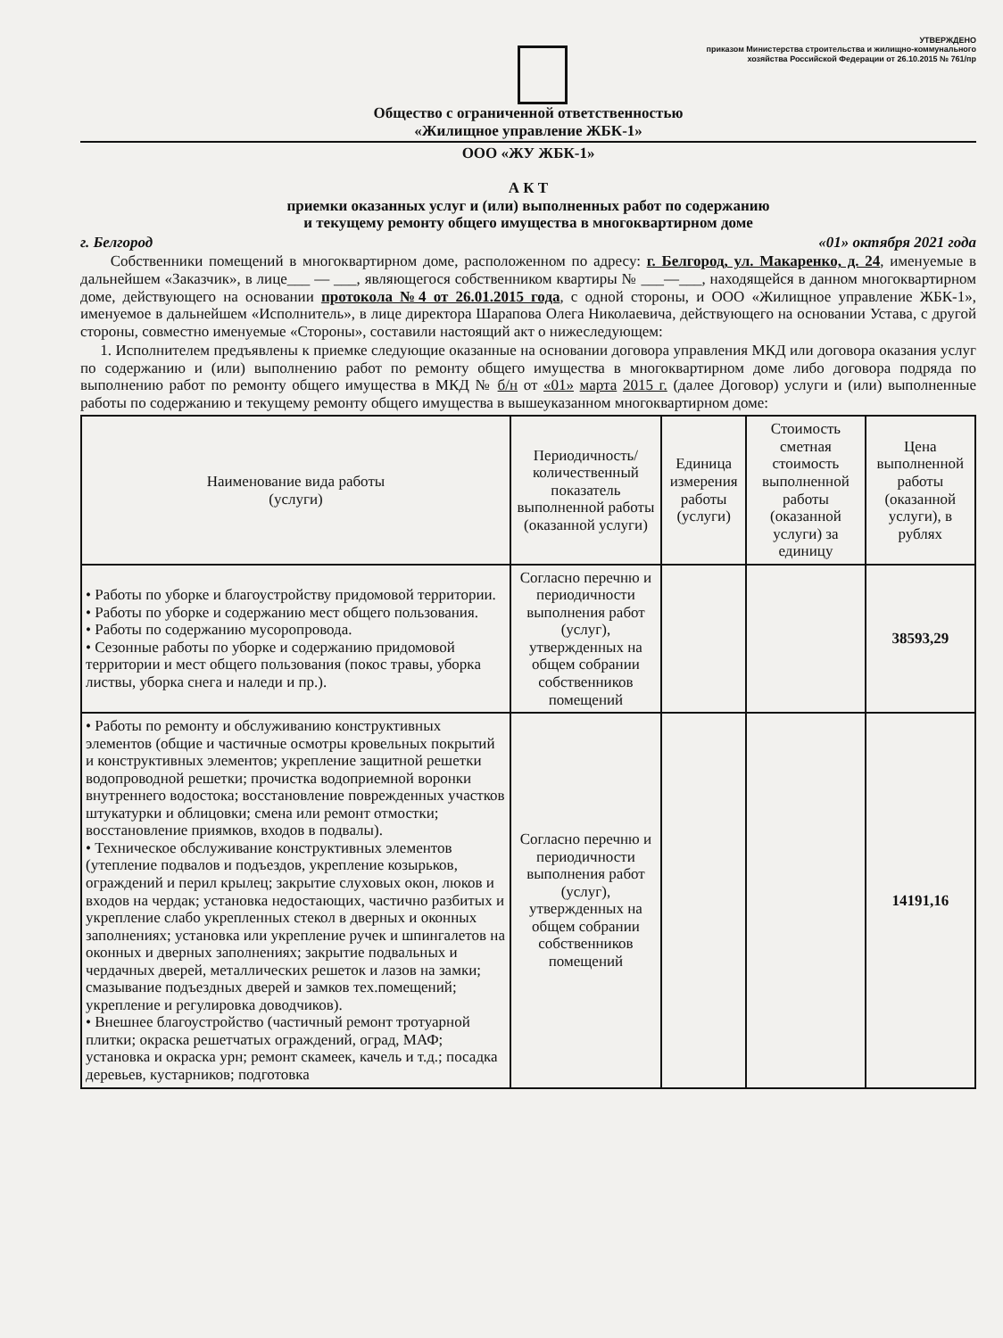УТВЕРЖДЕНО
приказом Министерства строительства и жилищно-коммунального
хозяйства Российской Федерации от 26.10.2015 № 761/пр
Общество с ограниченной ответственностью
«Жилищное управление ЖБК-1»
ООО «ЖУ ЖБК-1»
А К Т
приемки оказанных услуг и (или) выполненных работ по содержанию
и текущему ремонту общего имущества в многоквартирном доме
г. Белгород «01» октября 2021 года
Собственники помещений в многоквартирном доме, расположенном по адресу: г. Белгород, ул. Макаренко, д. 24, именуемые в дальнейшем «Заказчик», в лице___ — ___, являющегося собственником квартиры № ___—___, находящейся в данном многоквартирном доме, действующего на основании протокола №4 от 26.01.2015 года, с одной стороны, и ООО «Жилищное управление ЖБК-1», именуемое в дальнейшем «Исполнитель», в лице директора Шарапова Олега Николаевича, действующего на основании Устава, с другой стороны, совместно именуемые «Стороны», составили настоящий акт о нижеследующем:
1. Исполнителем предъявлены к приемке следующие оказанные на основании договора управления МКД или договора оказания услуг по содержанию и (или) выполнению работ по ремонту общего имущества в многоквартирном доме либо договора подряда по выполнению работ по ремонту общего имущества в МКД № б/н от «01» марта 2015 г. (далее Договор) услуги и (или) выполненные работы по содержанию и текущему ремонту общего имущества в вышеуказанном многоквартирном доме:
| Наименование вида работы (услуги) | Периодичность/ количественный показатель выполненной работы (оказанной услуги) | Единица измерения работы (услуги) | Стоимость сметная стоимость выполненной работы (оказанной услуги) за единицу | Цена выполненной работы (оказанной услуги), в рублях |
| --- | --- | --- | --- | --- |
| • Работы по уборке и благоустройству придомовой территории. • Работы по уборке и содержанию мест общего пользования. • Работы по содержанию мусоропровода. • Сезонные работы по уборке и содержанию придомовой территории и мест общего пользования (покос травы, уборка листвы, уборка снега и наледи и пр.). | Согласно перечню и периодичности выполнения работ (услуг), утвержденных на общем собрании собственников помещений | | | 38593,29 |
| • Работы по ремонту и обслуживанию конструктивных элементов (общие и частичные осмотры кровельных покрытий и конструктивных элементов; укрепление защитной решетки водопроводной решетки; прочистка водоприемной воронки внутреннего водостока; восстановление поврежденных участков штукатурки и облицовки; смена или ремонт отмостки; восстановление приямков, входов в подвалы). • Техническое обслуживание конструктивных элементов (утепление подвалов и подъездов, укрепление козырьков, ограждений и перил крылец; закрытие слуховых окон, люков и входов на чердак; установка недостающих, частично разбитых и укрепление слабо укрепленных стекол в дверных и оконных заполнениях; установка или укрепление ручек и шпингалетов на оконных и дверных заполнениях; закрытие подвальных и чердачных дверей, металлических решеток и лазов на замки; смазывание подъездных дверей и замков тех.помещений; укрепление и регулировка доводчиков). • Внешнее благоустройство (частичный ремонт тротуарной плитки; окраска решетчатых ограждений, оград, МАФ; установка и окраска урн; ремонт скамеек, качель и т.д.; посадка деревьев, кустарников; подготовка | Согласно перечню и периодичности выполнения работ (услуг), утвержденных на общем собрании собственников помещений | | | 14191,16 |